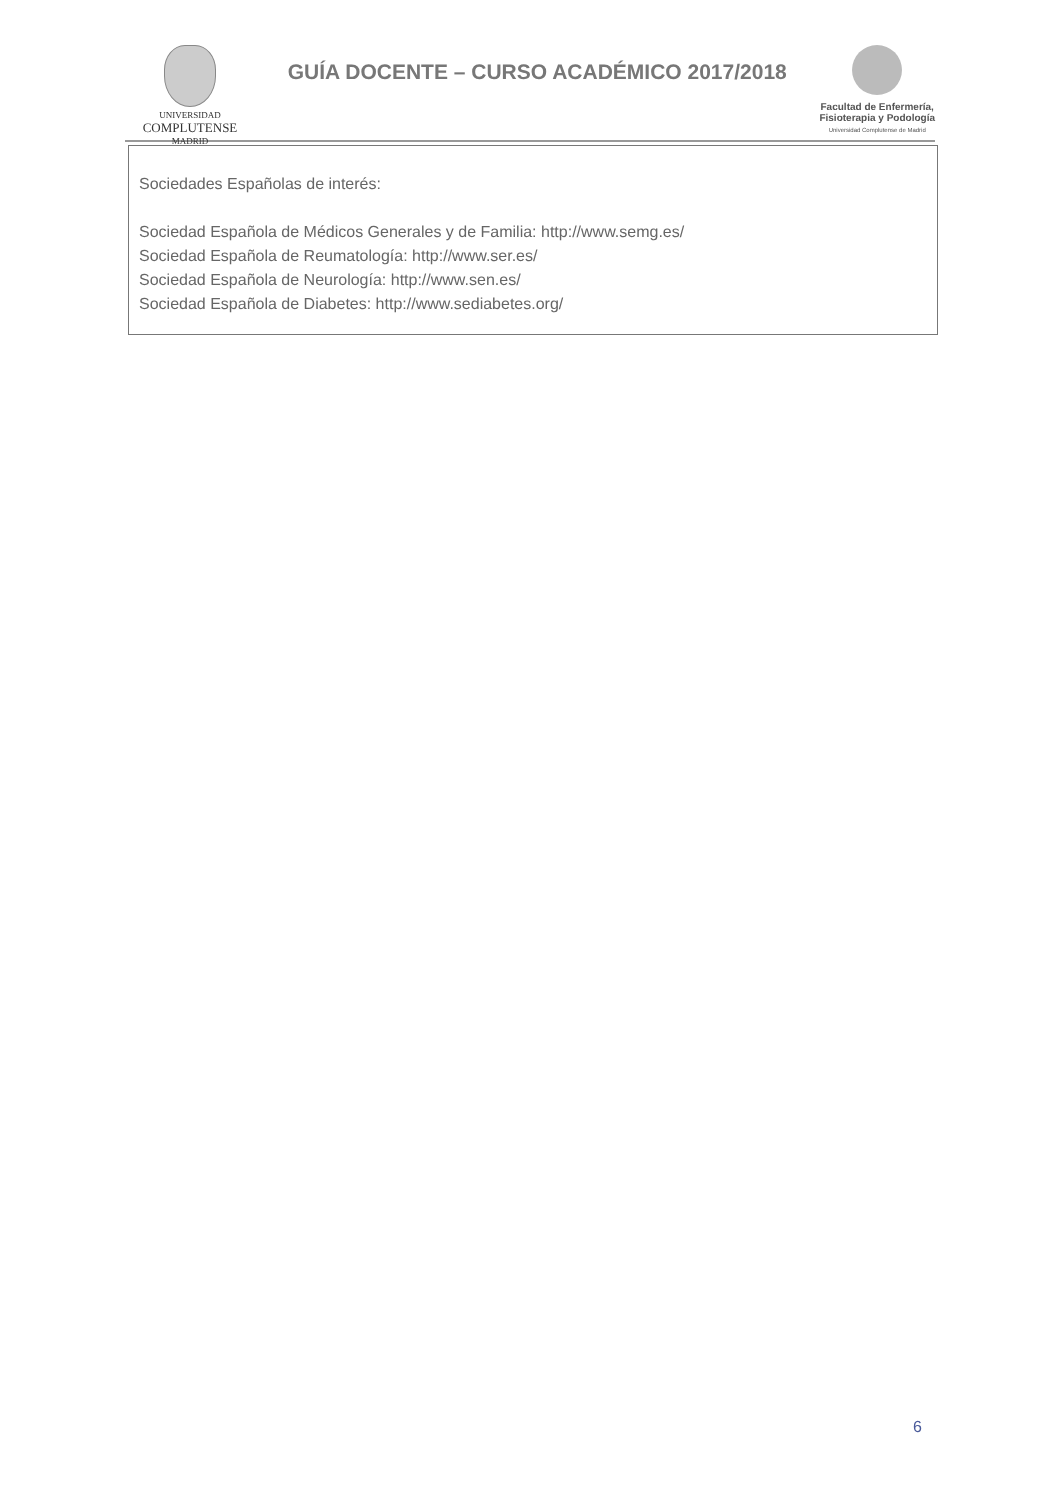UNIVERSIDAD
COMPLUTENSE
MADRID
GUÍA DOCENTE – CURSO ACADÉMICO 2017/2018
Facultad de Enfermería,
Fisioterapia y Podología
Universidad Complutense de Madrid
Sociedades Españolas de interés:
Sociedad Española de Médicos Generales y de Familia: http://www.semg.es/
Sociedad Española de Reumatología: http://www.ser.es/
Sociedad Española de Neurología: http://www.sen.es/
Sociedad Española de Diabetes: http://www.sediabetes.org/
6